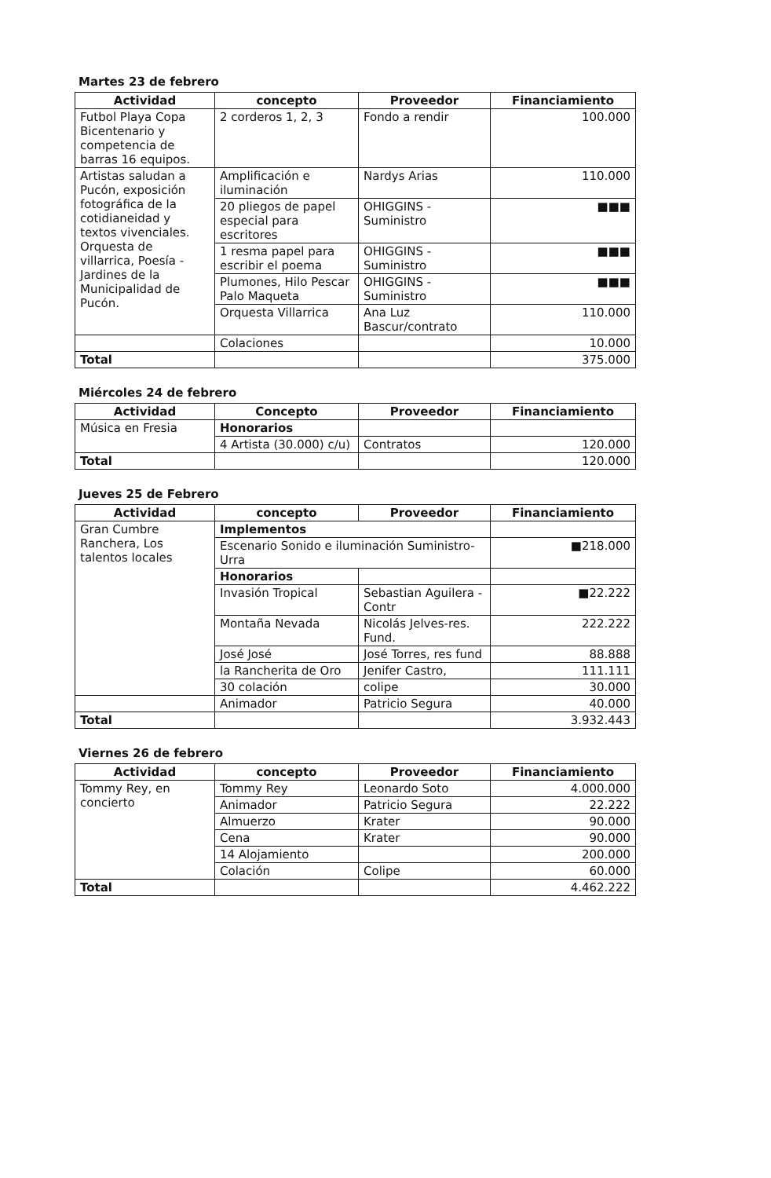Martes 23 de febrero
| Actividad | concepto | Proveedor | Financiamiento |
| --- | --- | --- | --- |
| Futbol Playa Copa Bicentenario y competencia de barras 16 equipos. | 2 corderos 1, 2, 3 | Fondo a rendir | 100.000 |
| Artistas saludan a Pucón, exposición fotográfica de la cotidianeidad y textos vivenciales. Orquesta de villarrica, Poesía - Jardines de la Municipalidad de Pucón. | Amplificación e iluminación | Nardys Arias | 110.000 |
| | 20 pliegos de papel especial para escritores | OHIGGINS - Suministro | ■■■ |
| | 1 resma papel para escribir el poema | OHIGGINS - Suministro | ■■■ |
| | Plumones, Hilo Pescar Palo Maqueta | OHIGGINS - Suministro | ■■■ |
| | Orquesta Villarrica | Ana Luz Bascur/contrato | 110.000 |
| | Colaciones | | 10.000 |
| Total | | | 375.000 |
Miércoles 24 de febrero
| Actividad | Concepto | Proveedor | Financiamiento |
| --- | --- | --- | --- |
| Música en Fresia | Honorarios | | |
| | 4 Artista (30.000) c/u) | Contratos | 120.000 |
| Total | | | 120.000 |
Jueves 25 de Febrero
| Actividad | concepto | Proveedor | Financiamiento |
| --- | --- | --- | --- |
| Gran Cumbre Ranchera, Los talentos locales | Implementos | | |
| | Escenario Sonido e iluminación Suministro- Urra | | ■218.000 |
| | Honorarios | | |
| | Invasión Tropical | Sebastian Aguilera - Contr | ■22.222 |
| | Montaña Nevada | Nicolás Jelves-res. Fund. | 222.222 |
| | José José | José Torres, res fund | 88.888 |
| | la Rancherita de Oro | Jenifer Castro, | 111.111 |
| | 30 colación | colipe | 30.000 |
| | Animador | Patricio Segura | 40.000 |
| Total | | | 3.932.443 |
Viernes 26 de febrero
| Actividad | concepto | Proveedor | Financiamiento |
| --- | --- | --- | --- |
| Tommy Rey, en concierto | Tommy Rey | Leonardo Soto | 4.000.000 |
| | Animador | Patricio Segura | 22.222 |
| | Almuerzo | Krater | 90.000 |
| | Cena | Krater | 90.000 |
| | 14 Alojamiento | | 200.000 |
| | Colación | Colipe | 60.000 |
| Total | | | 4.462.222 |